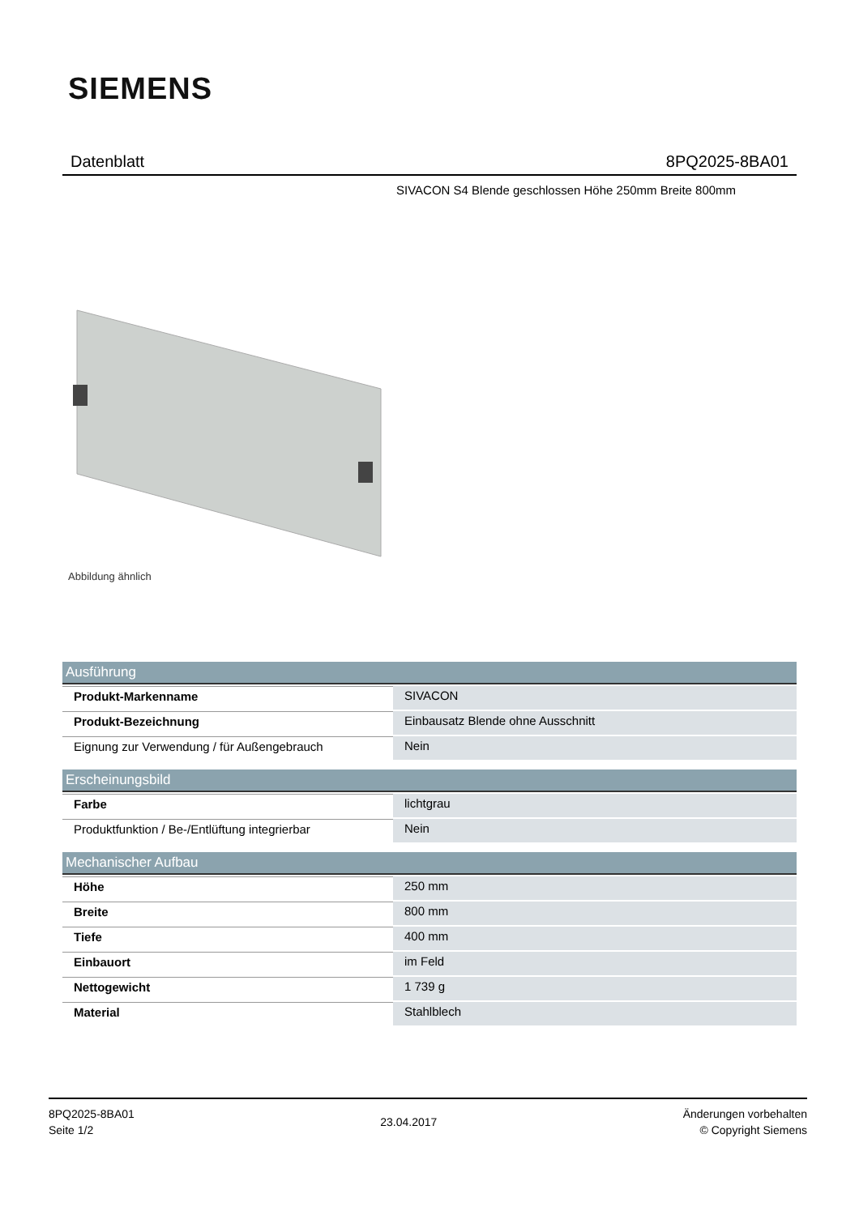SIEMENS
Datenblatt 8PQ2025-8BA01
SIVACON S4 Blende geschlossen Höhe 250mm Breite 800mm
Abbildung ähnlich
| Ausführung | |
| --- | --- |
| Produkt-Markenname | SIVACON |
| Produkt-Bezeichnung | Einbausatz Blende ohne Ausschnitt |
| Eignung zur Verwendung / für Außengebrauch | Nein |
| Erscheinungsbild | |
| --- | --- |
| Farbe | lichtgrau |
| Produktfunktion / Be-/Entlüftung integrierbar | Nein |
| Mechanischer Aufbau | |
| --- | --- |
| Höhe | 250 mm |
| Breite | 800 mm |
| Tiefe | 400 mm |
| Einbauort | im Feld |
| Nettogewicht | 1 739 g |
| Material | Stahlblech |
8PQ2025-8BA01
Seite 1/2
23.04.2017
Änderungen vorbehalten
© Copyright Siemens